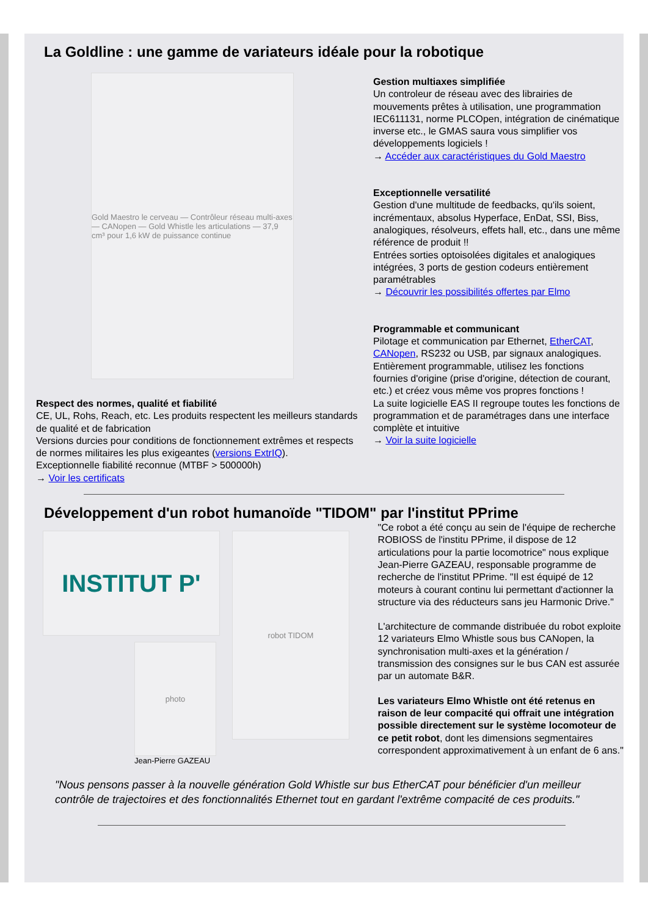La Goldline : une gamme de variateurs idéale pour la robotique
Gold Maestro le cerveau — Contrôleur réseau multi-axes — CANopen — Gold Whistle les articulations — 37,9 cm³ pour 1,6 kW de puissance continue
Respect des normes, qualité et fiabilité
CE, UL, Rohs, Reach, etc. Les produits respectent les meilleurs standards de qualité et de fabrication
Versions durcies pour conditions de fonctionnement extrêmes et respects de normes militaires les plus exigeantes (versions ExtrIQ).
Exceptionnelle fiabilité reconnue (MTBF > 500000h)
→ Voir les certificats
Gestion multiaxes simplifiée
Un controleur de réseau avec des librairies de mouvements prêtes à utilisation, une programmation IEC611131, norme PLCOpen, intégration de cinématique inverse etc., le GMAS saura vous simplifier vos développements logiciels !
→ Accéder aux caractéristiques du Gold Maestro
Exceptionnelle versatilité
Gestion d'une multitude de feedbacks, qu'ils soient, incrémentaux, absolus Hyperface, EnDat, SSI, Biss, analogiques, résolveurs, effets hall, etc., dans une même référence de produit !!
Entrées sorties optoisolées digitales et analogiques intégrées, 3 ports de gestion codeurs entièrement paramétrables
→ Découvrir les possibilités offertes par Elmo
Programmable et communicant
Pilotage et communication par Ethernet, EtherCAT, CANopen, RS232 ou USB, par signaux analogiques. Entièrement programmable, utilisez les fonctions fournies d'origine (prise d'origine, détection de courant, etc.) et créez vous même vos propres fonctions !
La suite logicielle EAS II regroupe toutes les fonctions de programmation et de paramétrages dans une interface complète et intuitive
→ Voir la suite logicielle
Développement d'un robot humanoïde "TIDOM" par l'institut PPrime
INSTITUT P'
photo
Jean-Pierre GAZEAU
robot TIDOM
"Ce robot a été conçu au sein de l'équipe de recherche ROBIOSS de l'institu PPrime, il dispose de 12 articulations pour la partie locomotrice" nous explique Jean-Pierre GAZEAU, responsable programme de recherche de l'institut PPrime. "Il est équipé de 12 moteurs à courant continu lui permettant d'actionner la structure via des réducteurs sans jeu Harmonic Drive."
L'architecture de commande distribuée du robot exploite 12 variateurs Elmo Whistle sous bus CANopen, la synchronisation multi-axes et la génération / transmission des consignes sur le bus CAN est assurée par un automate B&R.
Les variateurs Elmo Whistle ont été retenus en raison de leur compacité qui offrait une intégration possible directement sur le système locomoteur de ce petit robot, dont les dimensions segmentaires correspondent approximativement à un enfant de 6 ans."
"Nous pensons passer à la nouvelle génération Gold Whistle sur bus EtherCAT pour bénéficier d'un meilleur contrôle de trajectoires et des fonctionnalités Ethernet tout en gardant l'extrême compacité de ces produits."